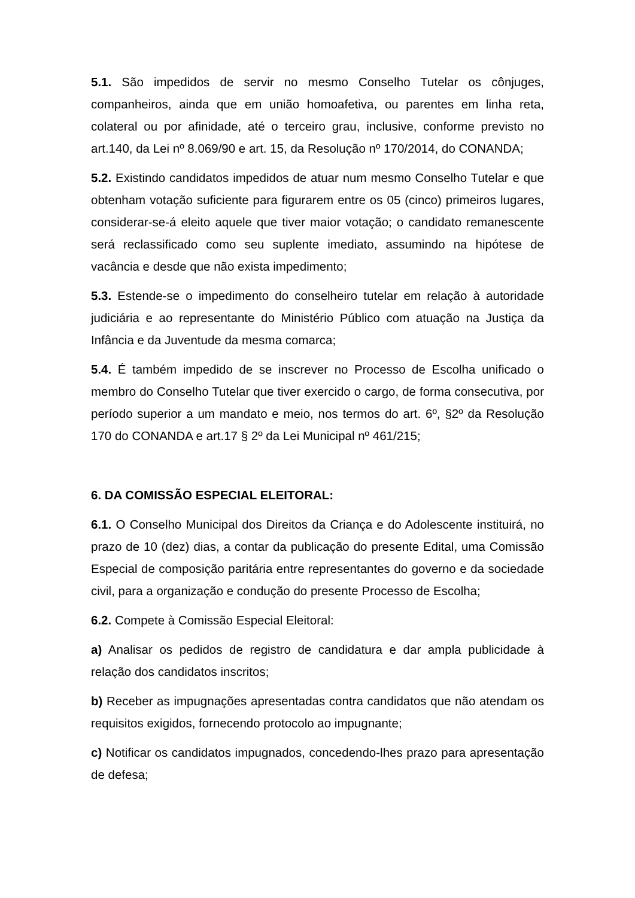5.1. São impedidos de servir no mesmo Conselho Tutelar os cônjuges, companheiros, ainda que em união homoafetiva, ou parentes em linha reta, colateral ou por afinidade, até o terceiro grau, inclusive, conforme previsto no art.140, da Lei nº 8.069/90 e art. 15, da Resolução nº 170/2014, do CONANDA;
5.2. Existindo candidatos impedidos de atuar num mesmo Conselho Tutelar e que obtenham votação suficiente para figurarem entre os 05 (cinco) primeiros lugares, considerar-se-á eleito aquele que tiver maior votação; o candidato remanescente será reclassificado como seu suplente imediato, assumindo na hipótese de vacância e desde que não exista impedimento;
5.3. Estende-se o impedimento do conselheiro tutelar em relação à autoridade judiciária e ao representante do Ministério Público com atuação na Justiça da Infância e da Juventude da mesma comarca;
5.4. É também impedido de se inscrever no Processo de Escolha unificado o membro do Conselho Tutelar que tiver exercido o cargo, de forma consecutiva, por período superior a um mandato e meio, nos termos do art. 6º, §2º da Resolução 170 do CONANDA e art.17 § 2º da Lei Municipal nº 461/215;
6. DA COMISSÃO ESPECIAL ELEITORAL:
6.1. O Conselho Municipal dos Direitos da Criança e do Adolescente instituirá, no prazo de 10 (dez) dias, a contar da publicação do presente Edital, uma Comissão Especial de composição paritária entre representantes do governo e da sociedade civil, para a organização e condução do presente Processo de Escolha;
6.2. Compete à Comissão Especial Eleitoral:
a) Analisar os pedidos de registro de candidatura e dar ampla publicidade à relação dos candidatos inscritos;
b) Receber as impugnações apresentadas contra candidatos que não atendam os requisitos exigidos, fornecendo protocolo ao impugnante;
c) Notificar os candidatos impugnados, concedendo-lhes prazo para apresentação de defesa;